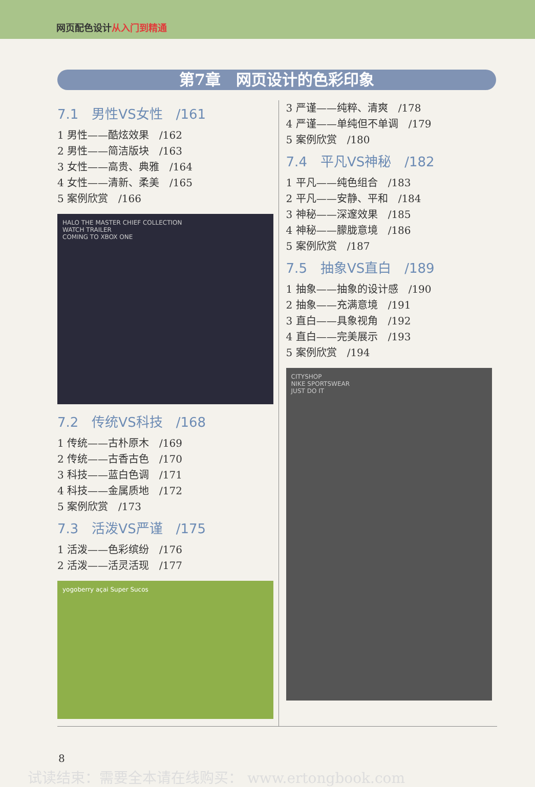网页配色设计从入门到精通
第7章　网页设计的色彩印象
7.1　男性VS女性　/161
1 男性——酷炫效果　/162
2 男性——简洁版块　/163
3 女性——高贵、典雅　/164
4 女性——清新、柔美　/165
5 案例欣赏　/166
HALO THE MASTER CHIEF COLLECTION
WATCH TRAILER
COMING TO XBOX ONE
7.2　传统VS科技　/168
1 传统——古朴原木　/169
2 传统——古香古色　/170
3 科技——蓝白色调　/171
4 科技——金属质地　/172
5 案例欣赏　/173
7.3　活泼VS严谨　/175
1 活泼——色彩缤纷　/176
2 活泼——活灵活现　/177
yogoberry açai Super Sucos
3 严谨——纯粹、清爽　/178
4 严谨——单纯但不单调　/179
5 案例欣赏　/180
7.4　平凡VS神秘　/182
1 平凡——纯色组合　/183
2 平凡——安静、平和　/184
3 神秘——深邃效果　/185
4 神秘——朦胧意境　/186
5 案例欣赏　/187
7.5　抽象VS直白　/189
1 抽象——抽象的设计感　/190
2 抽象——充满意境　/191
3 直白——具象视角　/192
4 直白——完美展示　/193
5 案例欣赏　/194
CITYSHOP
NIKE SPORTSWEAR
JUST DO IT
8
试读结束：需要全本请在线购买： www.ertongbook.com